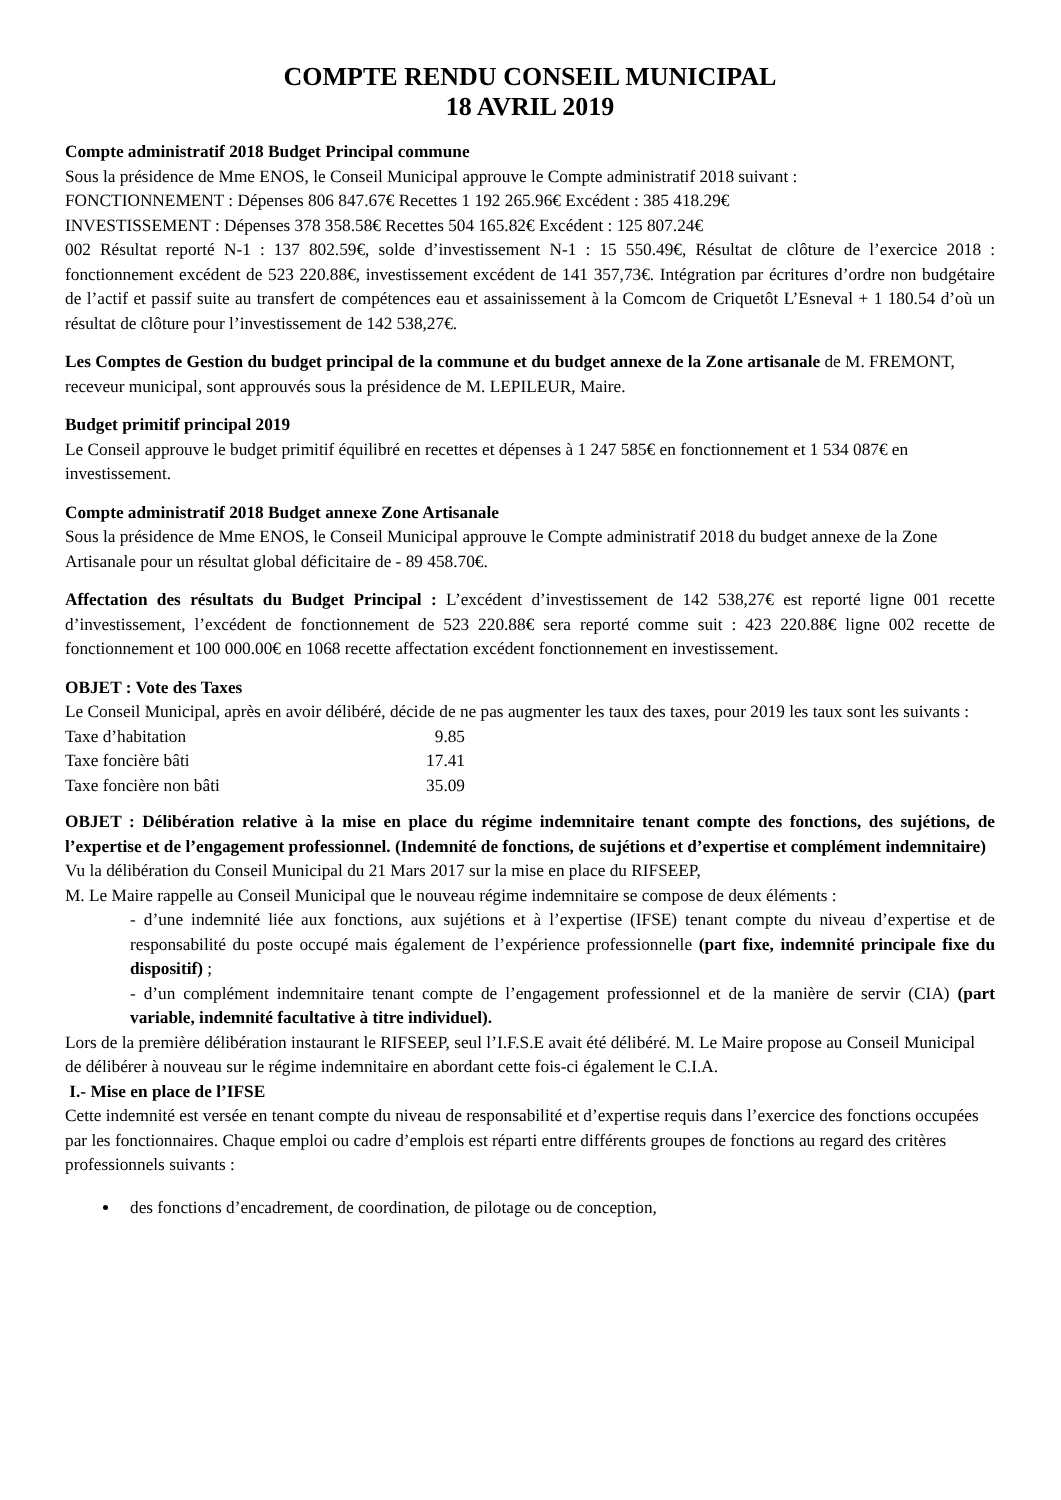COMPTE RENDU CONSEIL MUNICIPAL
18 AVRIL 2019
Compte administratif 2018 Budget Principal commune
Sous la présidence de Mme ENOS, le Conseil Municipal approuve le Compte administratif 2018 suivant :
FONCTIONNEMENT : Dépenses 806 847.67€ Recettes 1 192 265.96€ Excédent : 385 418.29€
INVESTISSEMENT : Dépenses 378 358.58€ Recettes 504 165.82€ Excédent : 125 807.24€
002 Résultat reporté N-1 : 137 802.59€, solde d’investissement N-1 : 15 550.49€, Résultat de clôture de l’exercice 2018 : fonctionnement excédent de 523 220.88€, investissement excédent de 141 357,73€. Intégration par écritures d’ordre non budgétaire de l’actif et passif suite au transfert de compétences eau et assainissement à la Comcom de Criquetôt L’Esneval + 1 180.54 d’où un résultat de clôture pour l’investissement de 142 538,27€.
Les Comptes de Gestion du budget principal de la commune et du budget annexe de la Zone artisanale de M. FREMONT, receveur municipal, sont approuvés sous la présidence de M. LEPILEUR, Maire.
Budget primitif principal 2019
Le Conseil approuve le budget primitif équilibré en recettes et dépenses à 1 247 585€ en fonctionnement et 1 534 087€ en investissement.
Compte administratif 2018 Budget annexe Zone Artisanale
Sous la présidence de Mme ENOS, le Conseil Municipal approuve le Compte administratif 2018 du budget annexe de la Zone Artisanale pour un résultat global déficitaire de - 89 458.70€.
Affectation des résultats du Budget Principal : L’excédent d’investissement de 142 538,27€ est reporté ligne 001 recette d’investissement, l’excédent de fonctionnement de 523 220.88€ sera reporté comme suit : 423 220.88€ ligne 002 recette de fonctionnement et 100 000.00€ en 1068 recette affectation excédent fonctionnement en investissement.
OBJET : Vote des Taxes
Le Conseil Municipal, après en avoir délibéré, décide de ne pas augmenter les taux des taxes, pour 2019 les taux sont les suivants :
| Taxe d’habitation | 9.85 |
| Taxe foncière bâti | 17.41 |
| Taxe foncière non bâti | 35.09 |
OBJET : Délibération relative à la mise en place du régime indemnitaire tenant compte des fonctions, des sujétions, de l’expertise et de l’engagement professionnel. (Indemnité de fonctions, de sujétions et d’expertise et complément indemnitaire)
Vu la délibération du Conseil Municipal du 21 Mars 2017 sur la mise en place du RIFSEEP,
M. Le Maire rappelle au Conseil Municipal que le nouveau régime indemnitaire se compose de deux éléments :
- d’une indemnité liée aux fonctions, aux sujétions et à l’expertise (IFSE) tenant compte du niveau d’expertise et de responsabilité du poste occupé mais également de l’expérience professionnelle (part fixe, indemnité principale fixe du dispositif) ;
- d’un complément indemnitaire tenant compte de l’engagement professionnel et de la manière de servir (CIA) (part variable, indemnité facultative à titre individuel).
Lors de la première délibération instaurant le RIFSEEP, seul l’I.F.S.E avait été délibéré. M. Le Maire propose au Conseil Municipal de délibérer à nouveau sur le régime indemnitaire en abordant cette fois-ci également le C.I.A.
I.- Mise en place de l’IFSE
Cette indemnité est versée en tenant compte du niveau de responsabilité et d’expertise requis dans l’exercice des fonctions occupées par les fonctionnaires. Chaque emploi ou cadre d’emplois est réparti entre différents groupes de fonctions au regard des critères professionnels suivants :
des fonctions d’encadrement, de coordination, de pilotage ou de conception,